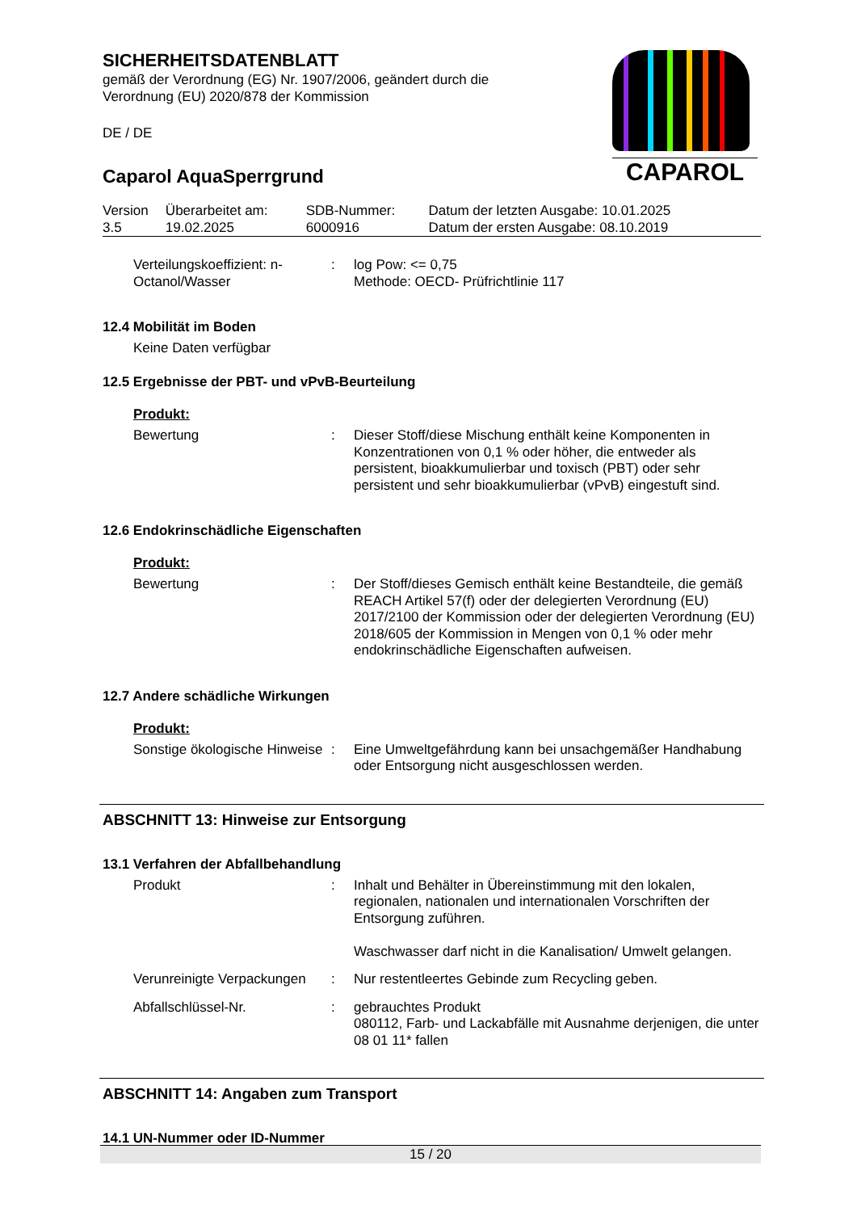SICHERHEITSDATENBLATT
gemäß der Verordnung (EG) Nr. 1907/2006, geändert durch die Verordnung (EU) 2020/878 der Kommission
DE / DE
Caparol AquaSperrgrund
CAPAROL
| Version 3.5 | Überarbeitet am: 19.02.2025 | SDB-Nummer: 6000916 | Datum der letzten Ausgabe: 10.01.2025 Datum der ersten Ausgabe: 08.10.2019 |
| Verteilungskoeffizient: n-Octanol/Wasser | : | log Pow: <= 0,75 Methode: OECD- Prüfrichtlinie 117 |
12.4 Mobilität im Boden
Keine Daten verfügbar
12.5 Ergebnisse der PBT- und vPvB-Beurteilung
Produkt:
| Bewertung | : | Dieser Stoff/diese Mischung enthält keine Komponenten in Konzentrationen von 0,1 % oder höher, die entweder als persistent, bioakkumulierbar und toxisch (PBT) oder sehr persistent und sehr bioakkumulierbar (vPvB) eingestuft sind. |
12.6 Endokrinschädliche Eigenschaften
Produkt:
| Bewertung | : | Der Stoff/dieses Gemisch enthält keine Bestandteile, die gemäß REACH Artikel 57(f) oder der delegierten Verordnung (EU) 2017/2100 der Kommission oder der delegierten Verordnung (EU) 2018/605 der Kommission in Mengen von 0,1 % oder mehr endokrinschädliche Eigenschaften aufweisen. |
12.7 Andere schädliche Wirkungen
Produkt:
| Sonstige ökologische Hinweise | : | Eine Umweltgefährdung kann bei unsachgemäßer Handhabung oder Entsorgung nicht ausgeschlossen werden. |
ABSCHNITT 13: Hinweise zur Entsorgung
13.1 Verfahren der Abfallbehandlung
| Produkt | : | Inhalt und Behälter in Übereinstimmung mit den lokalen, regionalen, nationalen und internationalen Vorschriften der Entsorgung zuführen. Waschwasser darf nicht in die Kanalisation/ Umwelt gelangen. |
| Verunreinigte Verpackungen | : | Nur restentleertes Gebinde zum Recycling geben. |
| Abfallschlüssel-Nr. | : | gebrauchtes Produkt 080112, Farb- und Lackabfälle mit Ausnahme derjenigen, die unter 08 01 11* fallen |
ABSCHNITT 14: Angaben zum Transport
14.1 UN-Nummer oder ID-Nummer
15 / 20